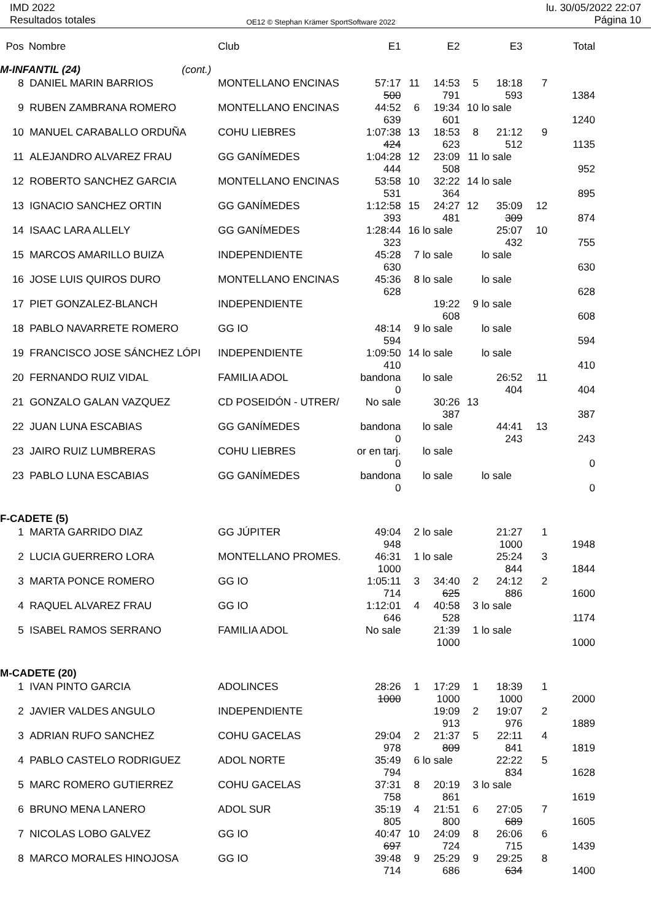IMD 2022
Resultados totales
OE12 © Stephan Krämer SportSoftware 2022
lu. 30/05/2022 22:07
Página 10
| Pos | Nombre | Club | E1 | | E2 | | E3 | | Total |
| --- | --- | --- | --- | --- | --- | --- | --- | --- | --- |
| M-INFANTIL (24) (cont.) | | | | | | | | | |
| 8 | DANIEL MARIN BARRIOS | MONTELLANO ENCINAS | 57:17 500 | 11 | 14:53 791 | 5 | 18:18 593 | 7 | 1384 |
| 9 | RUBEN ZAMBRANA ROMERO | MONTELLANO ENCINAS | 44:52 639 | 6 | 19:34 601 | 10 | lo sale | | 1240 |
| 10 | MANUEL CARABALLO ORDUÑA | COHU LIEBRES | 1:07:38 424 | 13 | 18:53 623 | 8 | 21:12 512 | 9 | 1135 |
| 11 | ALEJANDRO ALVAREZ FRAU | GG GANÍMEDES | 1:04:28 444 | 12 | 23:09 508 | 11 | lo sale | | 952 |
| 12 | ROBERTO SANCHEZ GARCIA | MONTELLANO ENCINAS | 53:58 531 | 10 | 32:22 364 | 14 | lo sale | | 895 |
| 13 | IGNACIO SANCHEZ ORTIN | GG GANÍMEDES | 1:12:58 393 | 15 | 24:27 481 | 12 | 35:09 309 | 12 | 874 |
| 14 | ISAAC LARA ALLELY | GG GANÍMEDES | 1:28:44 323 | 16 | lo sale | | 25:07 432 | 10 | 755 |
| 15 | MARCOS AMARILLO BUIZA | INDEPENDIENTE | 45:28 630 | 7 | lo sale | | lo sale | | 630 |
| 16 | JOSE LUIS QUIROS DURO | MONTELLANO ENCINAS | 45:36 628 | 8 | lo sale | | lo sale | | 628 |
| 17 | PIET GONZALEZ-BLANCH | INDEPENDIENTE | | | 19:22 608 | 9 | lo sale | | 608 |
| 18 | PABLO NAVARRETE ROMERO | GG IO | 48:14 594 | 9 | lo sale | | lo sale | | 594 |
| 19 | FRANCISCO JOSE SÁNCHEZ LÓPI | INDEPENDIENTE | 1:09:50 410 | 14 | lo sale | | lo sale | | 410 |
| 20 | FERNANDO RUIZ VIDAL | FAMILIA ADOL | bandona 0 | | lo sale | | 26:52 404 | 11 | 404 |
| 21 | GONZALO GALAN VAZQUEZ | CD POSEIDÓN - UTRER/ | No sale | | 30:26 387 | 13 | | | 387 |
| 22 | JUAN LUNA ESCABIAS | GG GANÍMEDES | bandona 0 | | lo sale | | 44:41 243 | 13 | 243 |
| 23 | JAIRO RUIZ LUMBRERAS | COHU LIEBRES | or en tarj. 0 | | lo sale | | | | 0 |
| 23 | PABLO LUNA ESCABIAS | GG GANÍMEDES | bandona 0 | | lo sale | | lo sale | | 0 |
| F-CADETE (5) | | | | | | | | | |
| 1 | MARTA GARRIDO DIAZ | GG JÚPITER | 49:04 948 | 2 | lo sale | | 21:27 1000 | 1 | 1948 |
| 2 | LUCIA GUERRERO LORA | MONTELLANO PROMES. | 46:31 1000 | 1 | lo sale | | 25:24 844 | 3 | 1844 |
| 3 | MARTA PONCE ROMERO | GG IO | 1:05:11 714 | 3 | 34:40 625 | 2 | 24:12 886 | 2 | 1600 |
| 4 | RAQUEL ALVAREZ FRAU | GG IO | 1:12:01 646 | 4 | 40:58 528 | 3 | lo sale | | 1174 |
| 5 | ISABEL RAMOS SERRANO | FAMILIA ADOL | No sale | | 21:39 1000 | 1 | lo sale | | 1000 |
| M-CADETE (20) | | | | | | | | | |
| 1 | IVAN PINTO GARCIA | ADOLINCES | 28:26 1000 | 1 | 17:29 1000 | 1 | 18:39 1000 | 1 | 2000 |
| 2 | JAVIER VALDES ANGULO | INDEPENDIENTE | | | 19:09 913 | 2 | 19:07 976 | 2 | 1889 |
| 3 | ADRIAN RUFO SANCHEZ | COHU GACELAS | 29:04 978 | 2 | 21:37 809 | 5 | 22:11 841 | 4 | 1819 |
| 4 | PABLO CASTELO RODRIGUEZ | ADOL NORTE | 35:49 794 | 6 | lo sale | | 22:22 834 | 5 | 1628 |
| 5 | MARC ROMERO GUTIERREZ | COHU GACELAS | 37:31 758 | 8 | 20:19 861 | 3 | lo sale | | 1619 |
| 6 | BRUNO MENA LANERO | ADOL SUR | 35:19 805 | 4 | 21:51 800 | 6 | 27:05 689 | 7 | 1605 |
| 7 | NICOLAS LOBO GALVEZ | GG IO | 40:47 697 | 10 | 24:09 724 | 8 | 26:06 715 | 6 | 1439 |
| 8 | MARCO MORALES HINOJOSA | GG IO | 39:48 714 | 9 | 25:29 686 | 9 | 29:25 634 | 8 | 1400 |